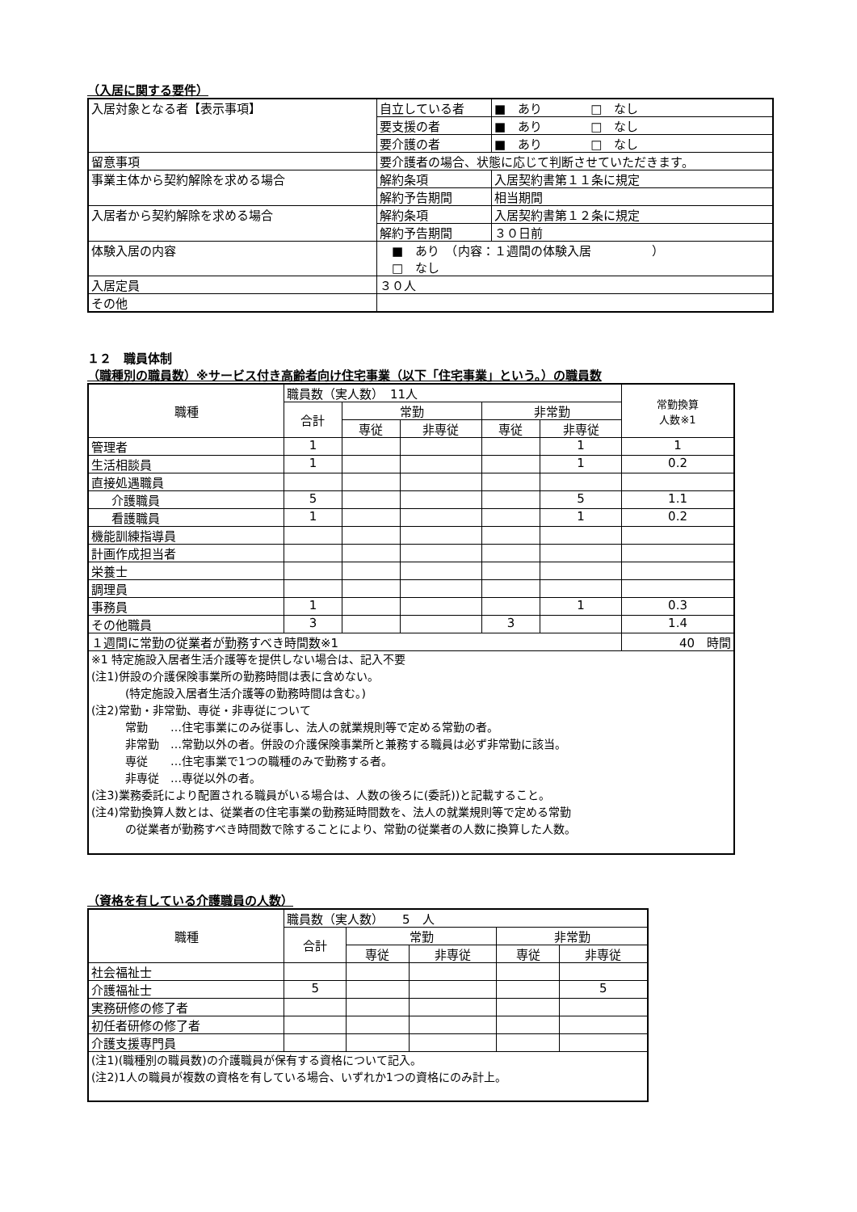（入居に関する要件）
| 入居対象となる者【表示事項】 | 自立している者 | ■ あり □ なし |
| | 要支援の者 | ■ あり □ なし |
| | 要介護の者 | ■ あり □ なし |
| 留意事項 | 要介護者の場合、状態に応じて判断させていただきます。 | |
| 事業主体から契約解除を求める場合 | 解約条項 | 入居契約書第１１条に規定 |
| | 解約予告期間 | 相当期間 |
| 入居者から契約解除を求める場合 | 解約条項 | 入居契約書第１２条に規定 |
| | 解約予告期間 | ３０日前 |
| 体験入居の内容 | ■ あり （内容：１週間の体験入居 ） □ なし | |
| 入居定員 | ３０人 | |
| その他 | | |
１２　職員体制
（職種別の職員数）※サービス付き高齢者向け住宅事業（以下「住宅事業」という。）の職員数
| 職種 | 職員数（実人数） 11人 | | | | | 常勤換算 人数※1 |
| | 合計 | 常勤 | | 非常勤 | | |
| | | 専従 | 非専従 | 専従 | 非専従 | |
| 管理者 | 1 | | | | 1 | 1 |
| 生活相談員 | 1 | | | | 1 | 0.2 |
| 直接処遇職員 | | | | | | |
| 介護職員 | 5 | | | | 5 | 1.1 |
| 看護職員 | 1 | | | | 1 | 0.2 |
| 機能訓練指導員 | | | | | | |
| 計画作成担当者 | | | | | | |
| 栄養士 | | | | | | |
| 調理員 | | | | | | |
| 事務員 | 1 | | | | 1 | 0.3 |
| その他職員 | 3 | | | 3 | | 1.4 |
| １週間に常勤の従業者が勤務すべき時間数※1 | | | | | | 40 時間 |
| ※1 特定施設入居者生活介護等を提供しない場合は、記入不要 (注1)併設の介護保険事業所の勤務時間は表に含めない。 (特定施設入居者生活介護等の勤務時間は含む。) (注2)常勤・非常勤、専従・非専従について 常勤 …住宅事業にのみ従事し、法人の就業規則等で定める常勤の者。 非常勤 …常勤以外の者。併設の介護保険事業所と兼務する職員は必ず非常勤に該当。 専従 …住宅事業で1つの職種のみで勤務する者。 非専従 …専従以外の者。 (注3)業務委託により配置される職員がいる場合は、人数の後ろに(委託))と記載すること。 (注4)常勤換算人数とは、従業者の住宅事業の勤務延時間数を、法人の就業規則等で定める常勤 の従業者が勤務すべき時間数で除することにより、常勤の従業者の人数に換算した人数。 | | | | | | |
（資格を有している介護職員の人数）
| 職種 | 職員数（実人数） 5 人 | | | | |
| | 合計 | 常勤 | | 非常勤 | |
| | | 専従 | 非専従 | 専従 | 非専従 |
| 社会福祉士 | | | | | |
| 介護福祉士 | 5 | | | | 5 |
| 実務研修の修了者 | | | | | |
| 初任者研修の修了者 | | | | | |
| 介護支援専門員 | | | | | |
| (注1)(職種別の職員数)の介護職員が保有する資格について記入。 (注2)1人の職員が複数の資格を有している場合、いずれか1つの資格にのみ計上。 | | | | | |